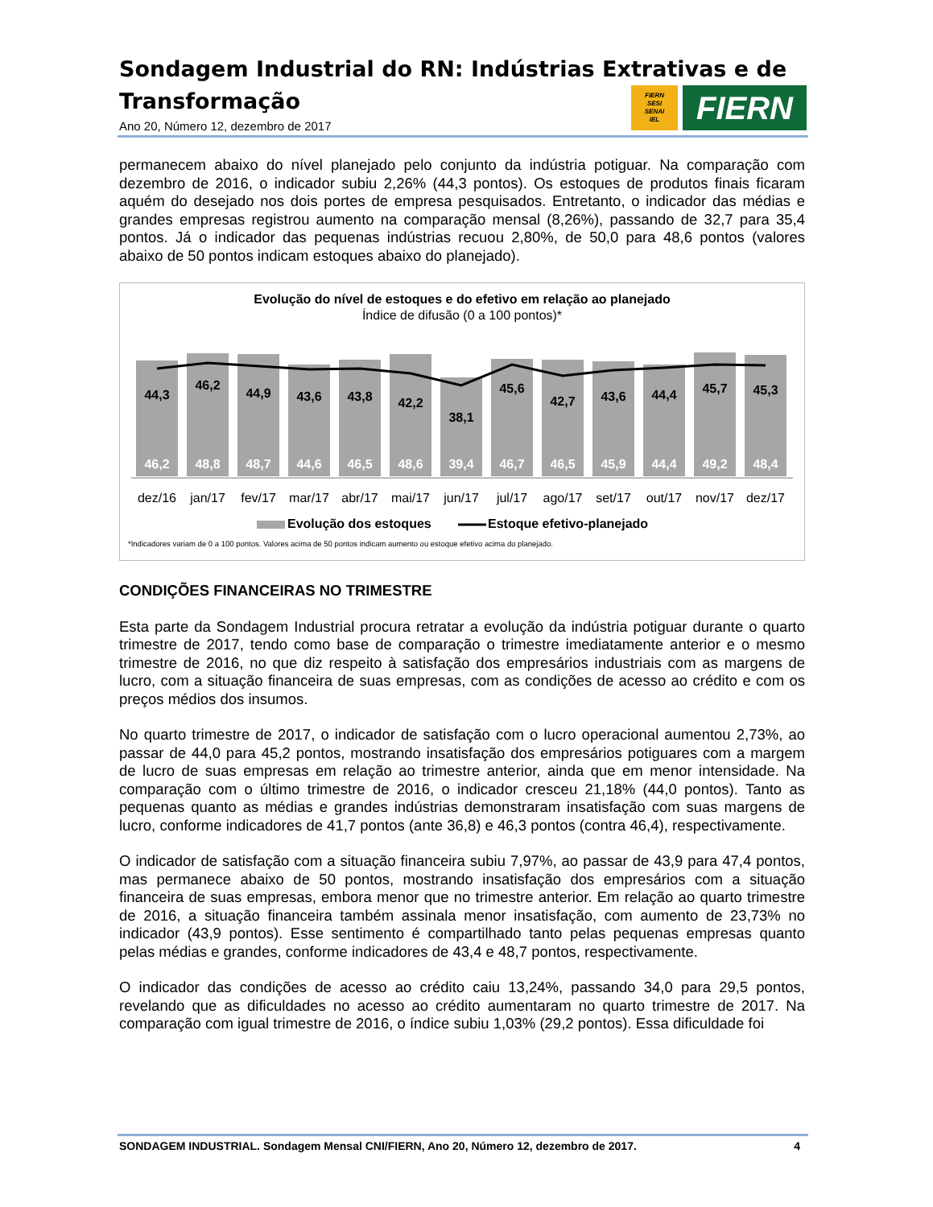Sondagem Industrial do RN: Indústrias Extrativas e de Transformação
Ano 20, Número 12, dezembro de 2017
FIERN
SESI
SENAI
IEL
FIERN
permanecem abaixo do nível planejado pelo conjunto da indústria potiguar. Na comparação com dezembro de 2016, o indicador subiu 2,26% (44,3 pontos). Os estoques de produtos finais ficaram aquém do desejado nos dois portes de empresa pesquisados. Entretanto, o indicador das médias e grandes empresas registrou aumento na comparação mensal (8,26%), passando de 32,7 para 35,4 pontos. Já o indicador das pequenas indústrias recuou 2,80%, de 50,0 para 48,6 pontos (valores abaixo de 50 pontos indicam estoques abaixo do planejado).
Evolução do nível de estoques e do efetivo em relação ao planejado
Índice de difusão (0 a 100 pontos)*
44,3
46,2
44,9
43,6
43,8
42,2
38,1
45,6
42,7
43,6
44,4
45,7
45,3
46,2
48,8
48,7
44,6
46,5
48,6
39,4
46,7
46,5
45,9
44,4
49,2
48,4
dez/16
jan/17
fev/17
mar/17
abr/17
mai/17
jun/17
jul/17
ago/17
set/17
out/17
nov/17
dez/17
Evolução dos estoques
Estoque efetivo-planejado
*Indicadores variam de 0 a 100 pontos. Valores acima de 50 pontos indicam aumento ou estoque efetivo acima do planejado.
CONDIÇÕES FINANCEIRAS NO TRIMESTRE
Esta parte da Sondagem Industrial procura retratar a evolução da indústria potiguar durante o quarto trimestre de 2017, tendo como base de comparação o trimestre imediatamente anterior e o mesmo trimestre de 2016, no que diz respeito à satisfação dos empresários industriais com as margens de lucro, com a situação financeira de suas empresas, com as condições de acesso ao crédito e com os preços médios dos insumos.
No quarto trimestre de 2017, o indicador de satisfação com o lucro operacional aumentou 2,73%, ao passar de 44,0 para 45,2 pontos, mostrando insatisfação dos empresários potiguares com a margem de lucro de suas empresas em relação ao trimestre anterior, ainda que em menor intensidade. Na comparação com o último trimestre de 2016, o indicador cresceu 21,18% (44,0 pontos). Tanto as pequenas quanto as médias e grandes indústrias demonstraram insatisfação com suas margens de lucro, conforme indicadores de 41,7 pontos (ante 36,8) e 46,3 pontos (contra 46,4), respectivamente.
O indicador de satisfação com a situação financeira subiu 7,97%, ao passar de 43,9 para 47,4 pontos, mas permanece abaixo de 50 pontos, mostrando insatisfação dos empresários com a situação financeira de suas empresas, embora menor que no trimestre anterior. Em relação ao quarto trimestre de 2016, a situação financeira também assinala menor insatisfação, com aumento de 23,73% no indicador (43,9 pontos). Esse sentimento é compartilhado tanto pelas pequenas empresas quanto pelas médias e grandes, conforme indicadores de 43,4 e 48,7 pontos, respectivamente.
O indicador das condições de acesso ao crédito caiu 13,24%, passando 34,0 para 29,5 pontos, revelando que as dificuldades no acesso ao crédito aumentaram no quarto trimestre de 2017. Na comparação com igual trimestre de 2016, o índice subiu 1,03% (29,2 pontos). Essa dificuldade foi
SONDAGEM INDUSTRIAL. Sondagem Mensal CNI/FIERN, Ano 20, Número 12, dezembro de 2017. 4